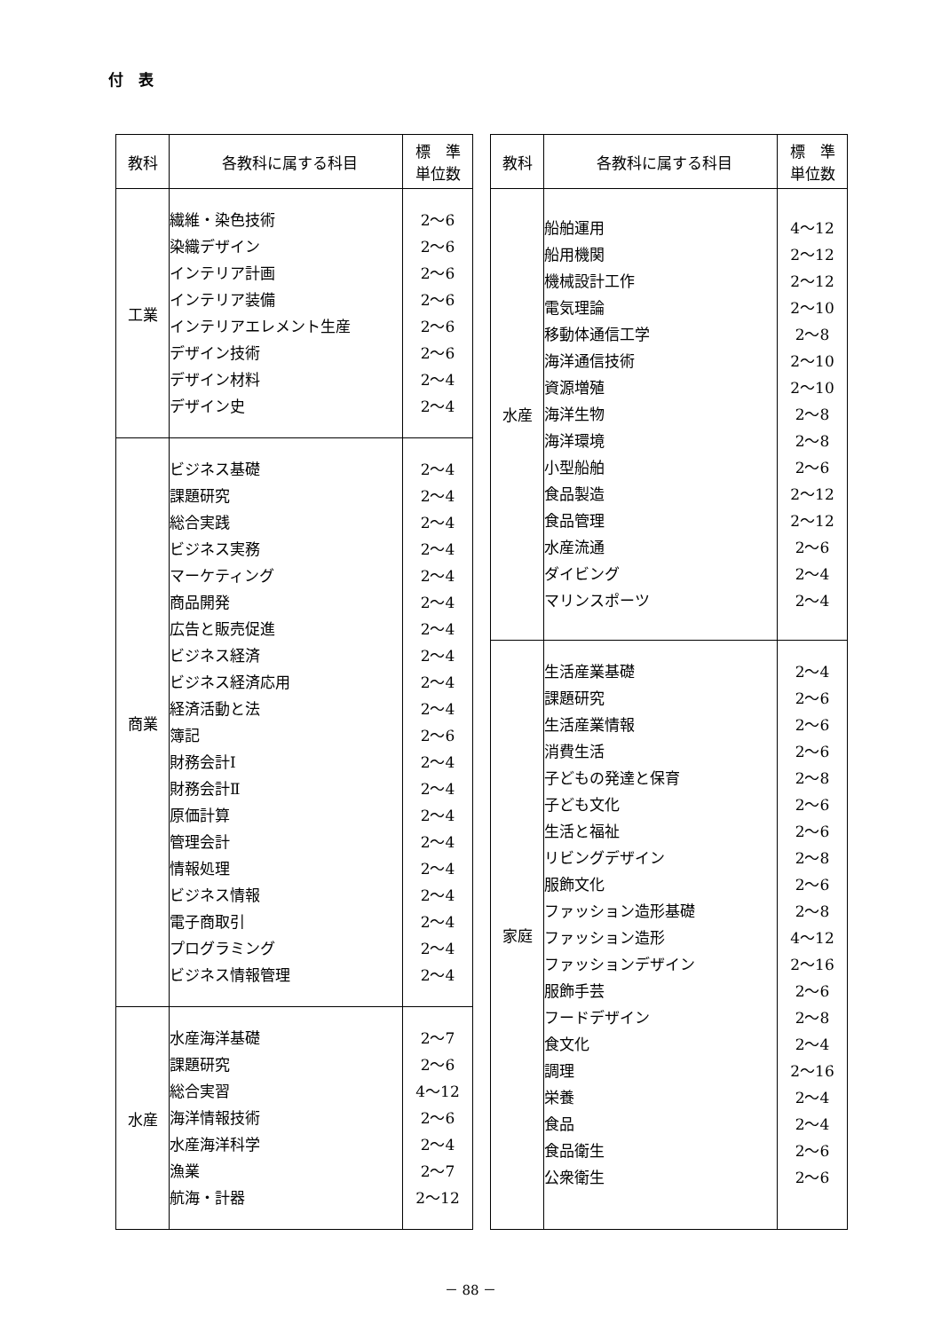付　表
| 教科 | 各教科に属する科目 | 標 準 単位数 |
| --- | --- | --- |
| 工業 | 繊維・染色技術 染織デザイン インテリア計画 インテリア装備 インテリアエレメント生産 デザイン技術 デザイン材料 デザイン史 | 2～6 2～6 2～6 2～6 2～6 2～6 2～4 2～4 |
| 商業 | ビジネス基礎 課題研究 総合実践 ビジネス実務 マーケティング 商品開発 広告と販売促進 ビジネス経済 ビジネス経済応用 経済活動と法 簿記 財務会計Ⅰ 財務会計Ⅱ 原価計算 管理会計 情報処理 ビジネス情報 電子商取引 プログラミング ビジネス情報管理 | 2～4 2～4 2～4 2～4 2～4 2～4 2～4 2～4 2～4 2～4 2～6 2～4 2～4 2～4 2～4 2～4 2～4 2～4 2～4 2～4 |
| 水産 | 水産海洋基礎 課題研究 総合実習 海洋情報技術 水産海洋科学 漁業 航海・計器 | 2～7 2～6 4～12 2～6 2～4 2～7 2～12 |
| 教科 | 各教科に属する科目 | 標 準 単位数 |
| --- | --- | --- |
| 水産 | 船舶運用 船用機関 機械設計工作 電気理論 移動体通信工学 海洋通信技術 資源増殖 海洋生物 海洋環境 小型船舶 食品製造 食品管理 水産流通 ダイビング マリンスポーツ | 4～12 2～12 2～12 2～10 2～8 2～10 2～10 2～8 2～8 2～6 2～12 2～12 2～6 2～4 2～4 |
| 家庭 | 生活産業基礎 課題研究 生活産業情報 消費生活 子どもの発達と保育 子ども文化 生活と福祉 リビングデザイン 服飾文化 ファッション造形基礎 ファッション造形 ファッションデザイン 服飾手芸 フードデザイン 食文化 調理 栄養 食品 食品衛生 公衆衛生 | 2～4 2～6 2～6 2～6 2～8 2～6 2～6 2～8 2～6 2～8 4～12 2～16 2～6 2～8 2～4 2～16 2～4 2～4 2～6 2～6 |
－ 88 －